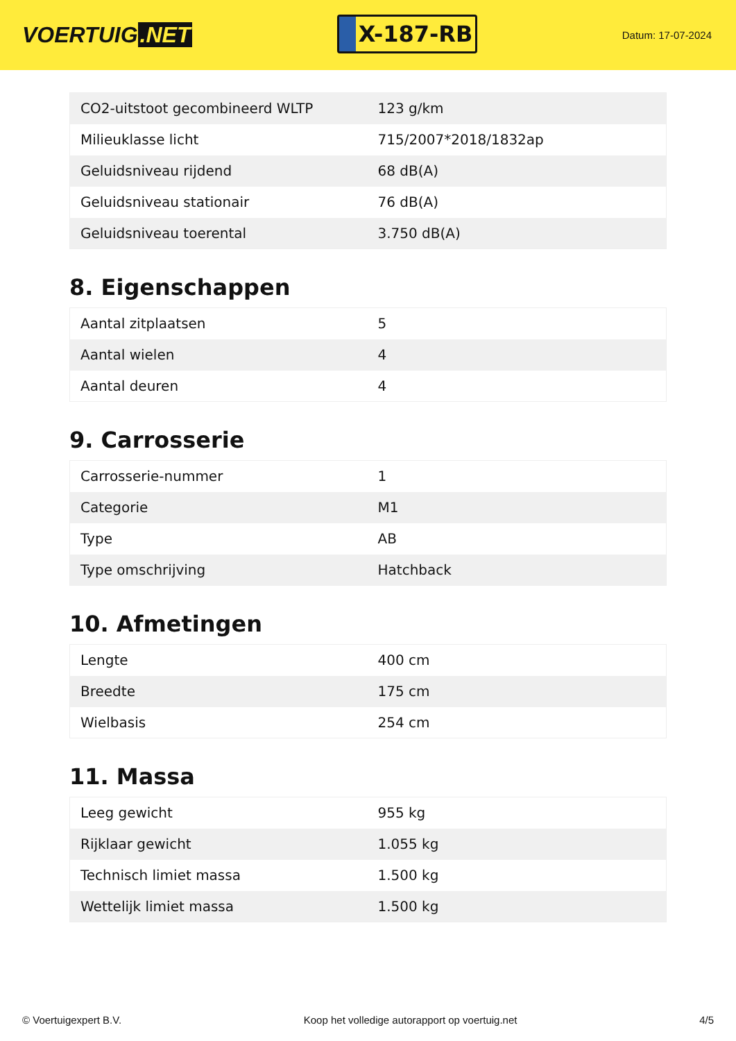VOERTUIG.NET
X-187-RB
Datum: 17-07-2024
| CO2-uitstoot gecombineerd WLTP | 123 g/km |
| Milieuklasse licht | 715/2007*2018/1832ap |
| Geluidsniveau rijdend | 68 dB(A) |
| Geluidsniveau stationair | 76 dB(A) |
| Geluidsniveau toerental | 3.750 dB(A) |
8. Eigenschappen
| Aantal zitplaatsen | 5 |
| Aantal wielen | 4 |
| Aantal deuren | 4 |
9. Carrosserie
| Carrosserie-nummer | 1 |
| Categorie | M1 |
| Type | AB |
| Type omschrijving | Hatchback |
10. Afmetingen
| Lengte | 400 cm |
| Breedte | 175 cm |
| Wielbasis | 254 cm |
11. Massa
| Leeg gewicht | 955 kg |
| Rijklaar gewicht | 1.055 kg |
| Technisch limiet massa | 1.500 kg |
| Wettelijk limiet massa | 1.500 kg |
© Voertuigexpert B.V. Koop het volledige autorapport op voertuig.net 4/5